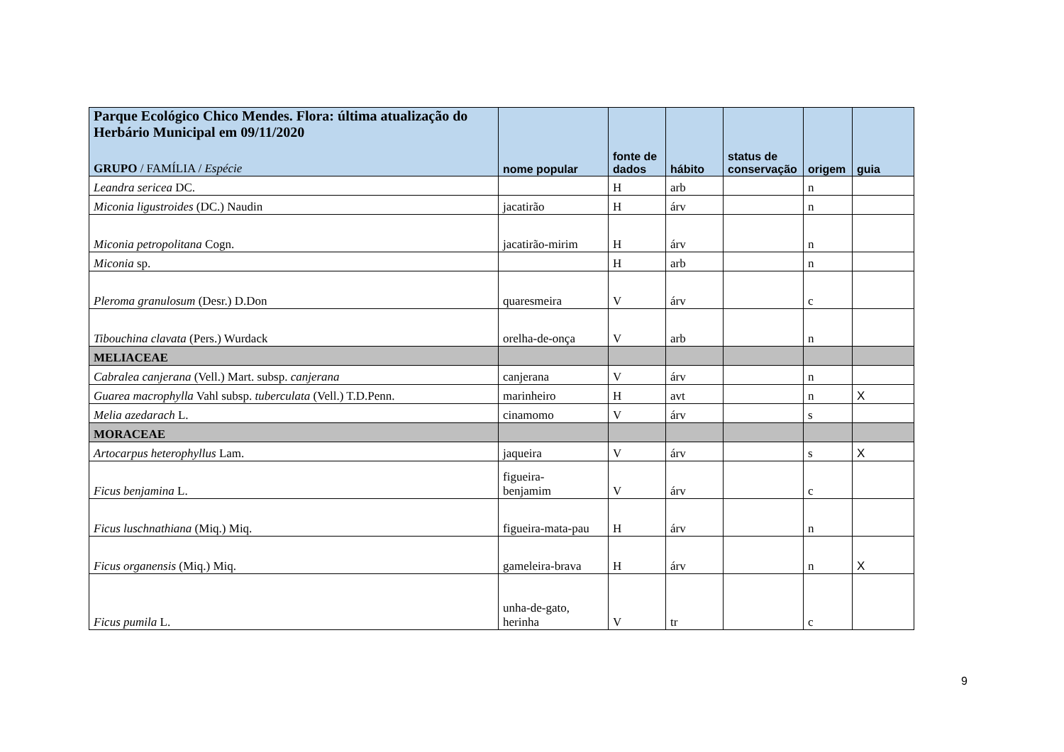| Parque Ecológico Chico Mendes. Flora: última atualização do Herbário Municipal em 09/11/2020 GRUPO / FAMÍLIA / Espécie | nome popular | fonte de dados | hábito | status de conservação | origem | guia |
| --- | --- | --- | --- | --- | --- | --- |
| Leandra sericea DC. | | H | arb | | n | |
| Miconia ligustroides (DC.) Naudin | jacatirão | H | árv | | n | |
| Miconia petropolitana Cogn. | jacatirão-mirim | H | árv | | n | |
| Miconia sp. | | H | arb | | n | |
| Pleroma granulosum (Desr.) D.Don | quaresmeira | V | árv | | c | |
| Tibouchina clavata (Pers.) Wurdack | orelha-de-onça | V | arb | | n | |
| MELIACEAE | | | | | | |
| Cabralea canjerana (Vell.) Mart. subsp. canjerana | canjerana | V | árv | | n | |
| Guarea macrophylla Vahl subsp. tuberculata (Vell.) T.D.Penn. | marinheiro | H | avt | | n | X |
| Melia azedarach L. | cinamomo | V | árv | | s | |
| MORACEAE | | | | | | |
| Artocarpus heterophyllus Lam. | jaqueira | V | árv | | s | X |
| Ficus benjamina L. | figueira- benjamim | V | árv | | c | |
| Ficus luschnathiana (Miq.) Miq. | figueira-mata-pau | H | árv | | n | |
| Ficus organensis (Miq.) Miq. | gameleira-brava | H | árv | | n | X |
| Ficus pumila L. | unha-de-gato, herinha | V | tr | | c | |
9